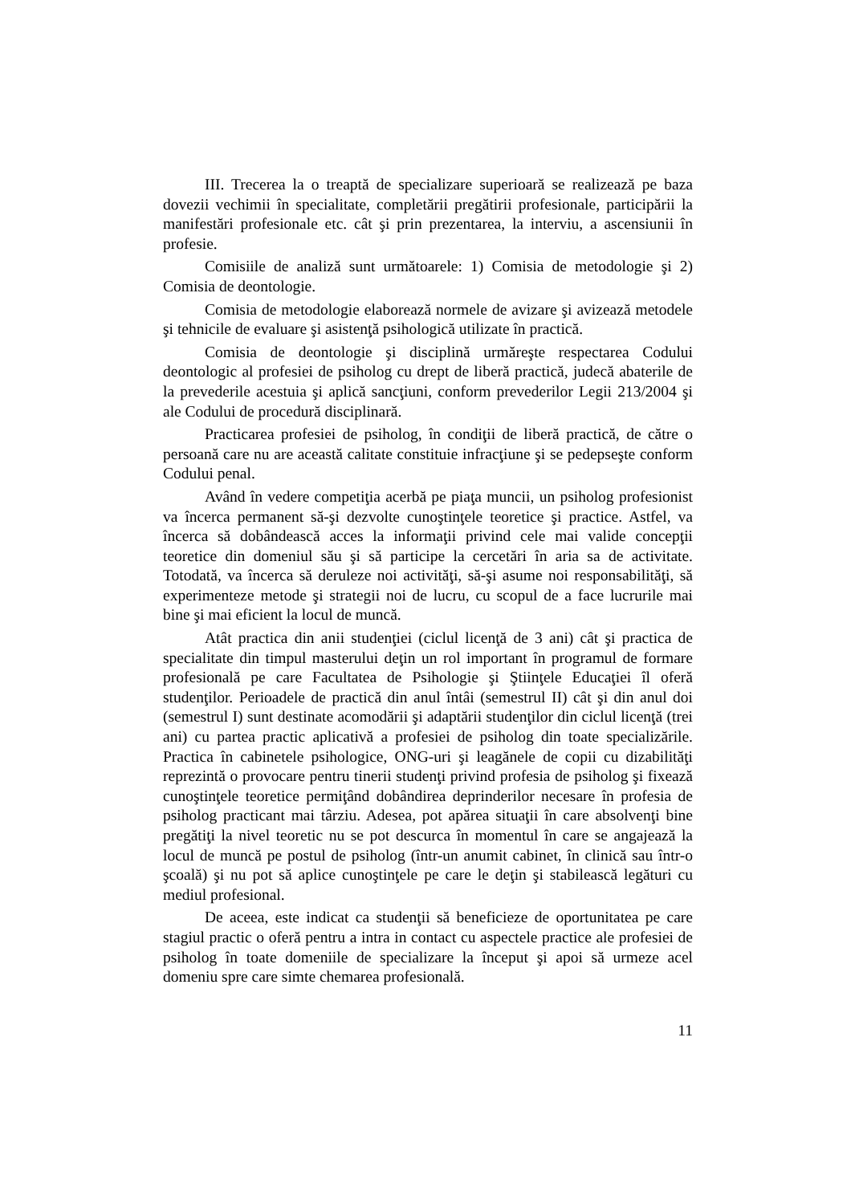III. Trecerea la o treaptă de specializare superioară se realizează pe baza dovezii vechimii în specialitate, completării pregătirii profesionale, participării la manifestări profesionale etc. cât şi prin prezentarea, la interviu, a ascensiunii în profesie.
Comisiile de analiză sunt următoarele: 1) Comisia de metodologie şi 2) Comisia de deontologie.
Comisia de metodologie elaborează normele de avizare şi avizează metodele şi tehnicile de evaluare şi asistenţă psihologică utilizate în practică.
Comisia de deontologie şi disciplină urmăreşte respectarea Codului deontologic al profesiei de psiholog cu drept de liberă practică, judecă abaterile de la prevederile acestuia şi aplică sancţiuni, conform prevederilor Legii 213/2004 şi ale Codului de procedură disciplinară.
Practicarea profesiei de psiholog, în condiţii de liberă practică, de către o persoană care nu are această calitate constituie infracţiune şi se pedepseşte conform Codului penal.
Având în vedere competiţia acerbă pe piaţa muncii, un psiholog profesionist va încerca permanent să-şi dezvolte cunoştinţele teoretice şi practice. Astfel, va încerca să dobândească acces la informaţii privind cele mai valide concepţii teoretice din domeniul său şi să participe la cercetări în aria sa de activitate. Totodată, va încerca să deruleze noi activităţi, să-şi asume noi responsabilităţi, să experimenteze metode şi strategii noi de lucru, cu scopul de a face lucrurile mai bine şi mai eficient la locul de muncă.
Atât practica din anii studenţiei (ciclul licenţă de 3 ani) cât şi practica de specialitate din timpul masterului deţin un rol important în programul de formare profesională pe care Facultatea de Psihologie şi Ştiinţele Educaţiei îl oferă studenţilor. Perioadele de practică din anul întâi (semestrul II) cât şi din anul doi (semestrul I) sunt destinate acomodării şi adaptării studenţilor din ciclul licenţă (trei ani) cu partea practic aplicativă a profesiei de psiholog din toate specializările. Practica în cabinetele psihologice, ONG-uri şi leagănele de copii cu dizabilităţi reprezintă o provocare pentru tinerii studenţi privind profesia de psiholog şi fixează cunoştinţele teoretice permiţând dobândirea deprinderilor necesare în profesia de psiholog practicant mai târziu. Adesea, pot apărea situaţii în care absolvenţi bine pregătiţi la nivel teoretic nu se pot descurca în momentul în care se angajează la locul de muncă pe postul de psiholog (într-un anumit cabinet, în clinică sau într-o şcoală) şi nu pot să aplice cunoştinţele pe care le deţin şi stabilească legături cu mediul profesional.
De aceea, este indicat ca studenţii să beneficieze de oportunitatea pe care stagiul practic o oferă pentru a intra in contact cu aspectele practice ale profesiei de psiholog în toate domeniile de specializare la început şi apoi să urmeze acel domeniu spre care simte chemarea profesională.
11